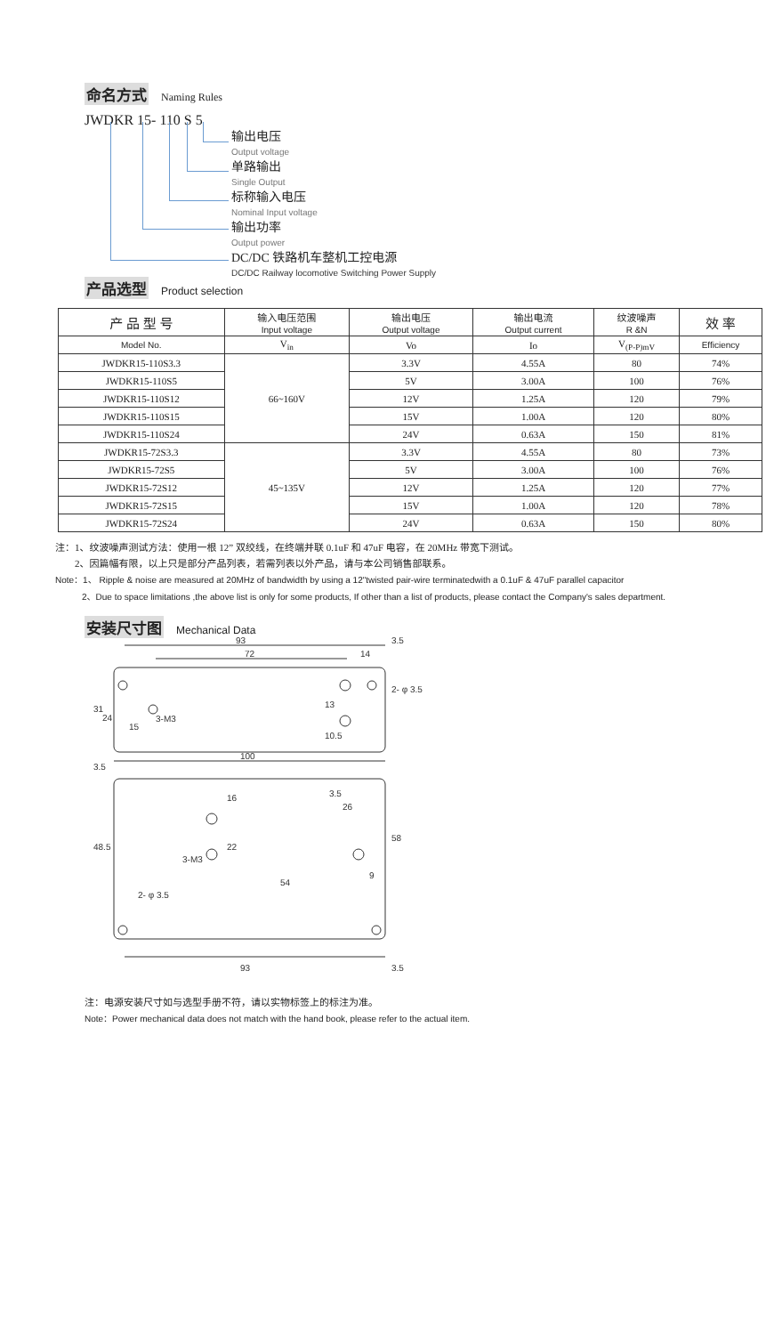命名方式 Naming Rules
JWDKR 15- 110 S 5
输出电压
Output voltage
单路输出
Single Output
标称输入电压
Nominal Input voltage
输出功率
Output power
DC/DC 铁路机车整机工控电源
DC/DC Railway locomotive Switching Power Supply
产品选型 Product selection
| 产 品 型 号 | 输入电压范围 Input voltage | 输出电压 Output voltage | 输出电流 Output current | 纹波噪声 R &N | 效 率 |
| --- | --- | --- | --- | --- | --- |
| Model No. | V<sub>in</sub> | Vo | Io | V<sub>(P-P)mV</sub> | Efficiency |
| JWDKR15-110S3.3 | 66~160V | 3.3V | 4.55A | 80 | 74% |
| JWDKR15-110S5 | | 5V | 3.00A | 100 | 76% |
| JWDKR15-110S12 | | 12V | 1.25A | 120 | 79% |
| JWDKR15-110S15 | | 15V | 1.00A | 120 | 80% |
| JWDKR15-110S24 | | 24V | 0.63A | 150 | 81% |
| JWDKR15-72S3.3 | 45~135V | 3.3V | 4.55A | 80 | 73% |
| JWDKR15-72S5 | | 5V | 3.00A | 100 | 76% |
| JWDKR15-72S12 | | 12V | 1.25A | 120 | 77% |
| JWDKR15-72S15 | | 15V | 1.00A | 120 | 78% |
| JWDKR15-72S24 | | 24V | 0.63A | 150 | 80% |
注：1、纹波噪声测试方法：使用一根 12” 双绞线，在终端并联 0.1uF 和 47uF 电容，在 20MHz 带宽下测试。
2、因篇幅有限，以上只是部分产品列表，若需列表以外产品，请与本公司销售部联系。
Note：1、 Ripple & noise are measured at 20MHz of bandwidth by using a 12"twisted pair-wire terminatedwith a 0.1uF & 47uF parallel capacitor
2、Due to space limitations ,the above list is only for some products, If other than a list of products, please contact the Company's sales department.
安装尺寸图 Mechanical Data
93
72
14
3.5
2- φ 3.5
3-M3
100
3.5
26
3-M3
54
9
2- φ 3.5
93
3.5
31
24
15
13
10.5
3.5
48.5
16
22
58
注：电源安装尺寸如与选型手册不符，请以实物标签上的标注为准。
Note：Power mechanical data does not match with the hand book, please refer to the actual item.